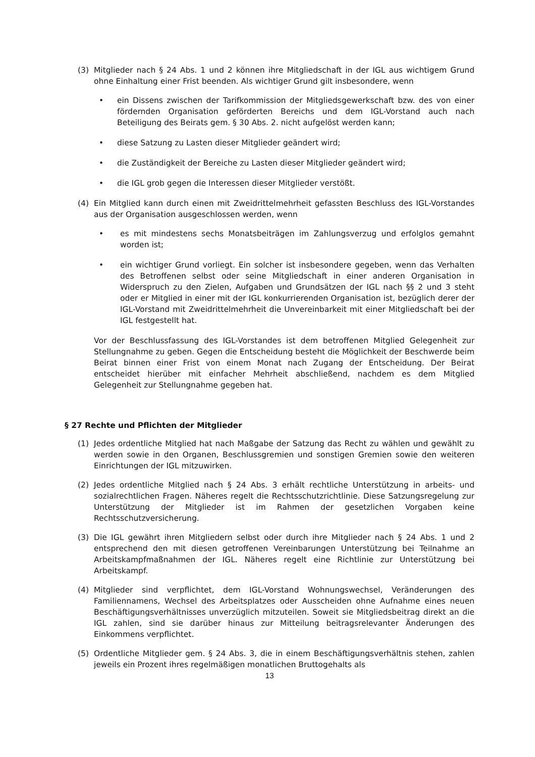(3) Mitglieder nach § 24 Abs. 1 und 2 können ihre Mitgliedschaft in der IGL aus wichtigem Grund ohne Einhaltung einer Frist beenden. Als wichtiger Grund gilt insbesondere, wenn
• ein Dissens zwischen der Tarifkommission der Mitgliedsgewerkschaft bzw. des von einer fördernden Organisation geförderten Bereichs und dem IGL-Vorstand auch nach Beteiligung des Beirats gem. § 30 Abs. 2. nicht aufgelöst werden kann;
• diese Satzung zu Lasten dieser Mitglieder geändert wird;
• die Zuständigkeit der Bereiche zu Lasten dieser Mitglieder geändert wird;
• die IGL grob gegen die Interessen dieser Mitglieder verstößt.
(4) Ein Mitglied kann durch einen mit Zweidrittelmehrheit gefassten Beschluss des IGL-Vorstandes aus der Organisation ausgeschlossen werden, wenn
• es mit mindestens sechs Monatsbeiträgen im Zahlungsverzug und erfolglos gemahnt worden ist;
• ein wichtiger Grund vorliegt. Ein solcher ist insbesondere gegeben, wenn das Verhalten des Betroffenen selbst oder seine Mitgliedschaft in einer anderen Organisation in Widerspruch zu den Zielen, Aufgaben und Grundsätzen der IGL nach §§ 2 und 3 steht oder er Mitglied in einer mit der IGL konkurrierenden Organisation ist, bezüglich derer der IGL-Vorstand mit Zweidrittelmehrheit die Unvereinbarkeit mit einer Mitgliedschaft bei der IGL festgestellt hat.
Vor der Beschlussfassung des IGL-Vorstandes ist dem betroffenen Mitglied Gelegenheit zur Stellungnahme zu geben. Gegen die Entscheidung besteht die Möglichkeit der Beschwerde beim Beirat binnen einer Frist von einem Monat nach Zugang der Entscheidung. Der Beirat entscheidet hierüber mit einfacher Mehrheit abschließend, nachdem es dem Mitglied Gelegenheit zur Stellungnahme gegeben hat.
§ 27 Rechte und Pflichten der Mitglieder
(1) Jedes ordentliche Mitglied hat nach Maßgabe der Satzung das Recht zu wählen und gewählt zu werden sowie in den Organen, Beschlussgremien und sonstigen Gremien sowie den weiteren Einrichtungen der IGL mitzuwirken.
(2) Jedes ordentliche Mitglied nach § 24 Abs. 3 erhält rechtliche Unterstützung in arbeits- und sozialrechtlichen Fragen. Näheres regelt die Rechtsschutzrichtlinie. Diese Satzungsregelung zur Unterstützung der Mitglieder ist im Rahmen der gesetzlichen Vorgaben keine Rechtsschutzversicherung.
(3) Die IGL gewährt ihren Mitgliedern selbst oder durch ihre Mitglieder nach § 24 Abs. 1 und 2 entsprechend den mit diesen getroffenen Vereinbarungen Unterstützung bei Teilnahme an Arbeitskampfmaßnahmen der IGL. Näheres regelt eine Richtlinie zur Unterstützung bei Arbeitskampf.
(4) Mitglieder sind verpflichtet, dem IGL-Vorstand Wohnungswechsel, Veränderungen des Familiennamens, Wechsel des Arbeitsplatzes oder Ausscheiden ohne Aufnahme eines neuen Beschäftigungsverhältnisses unverzüglich mitzuteilen. Soweit sie Mitgliedsbeitrag direkt an die IGL zahlen, sind sie darüber hinaus zur Mitteilung beitragsrelevanter Änderungen des Einkommens verpflichtet.
(5) Ordentliche Mitglieder gem. § 24 Abs. 3, die in einem Beschäftigungsverhältnis stehen, zahlen jeweils ein Prozent ihres regelmäßigen monatlichen Bruttogehalts als
13